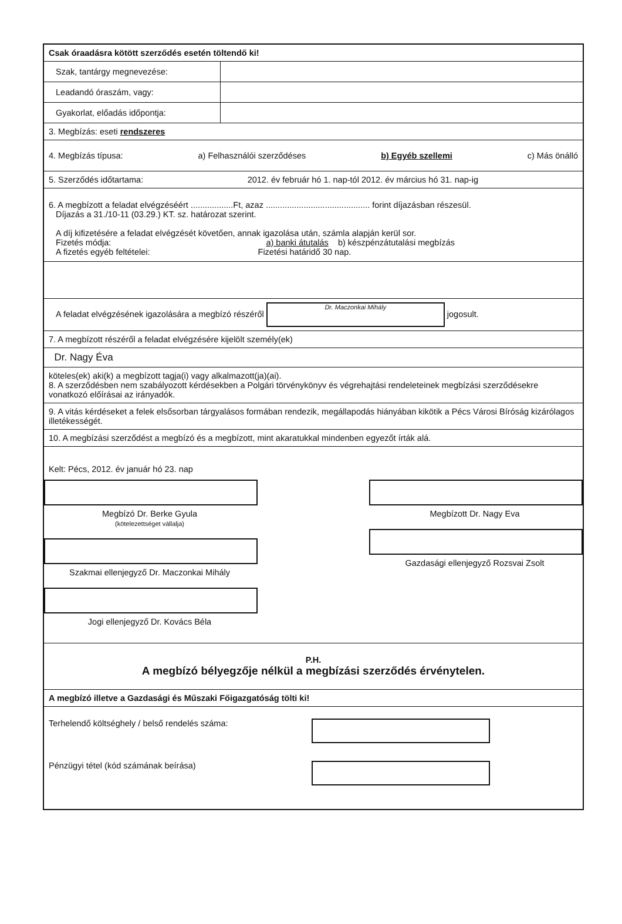Csak óraadásra kötött szerződés esetén töltendő ki!
| Szak, tantárgy megnevezése: | |
| Leadandó óraszám, vagy: | |
| Gyakorlat, előadás időpontja: | |
3. Megbízás: eseti rendszeres
4. Megbízás típusa: a) Felhasználói szerződéses b) Egyéb szellemi c) Más önálló
5. Szerződés időtartama: 2012. év február hó 1. nap-tól 2012. év március hó 31. nap-ig
6. A megbízott a feladat elvégzéséért ..................Ft, azaz ............................................ forint díjazásban részesül.
Díjazás a 31./10-11 (03.29.) KT. sz. határozat szerint.
A díj kifizetésére a feladat elvégzését követően, annak igazolása után, számla alapján kerül sor.
Fizetés módja: a) banki átutalás b) készpénzátutalási megbízás
A fizetés egyéb feltételei: Fizetési határidő 30 nap.
A feladat elvégzésének igazolására a megbízó részéről Dr. Maczonkai Mihály jogosult.
7. A megbízott részéről a feladat elvégzésére kijelölt személy(ek)
Dr. Nagy Éva
köteles(ek) aki(k) a megbízott tagja(i) vagy alkalmazott(ja)(ai).
8. A szerződésben nem szabályozott kérdésekben a Polgári törvénykönyv és végrehajtási rendeleteinek megbízási szerződésekre vonatkozó előírásai az irányadók.
9. A vitás kérdéseket a felek elsősorban tárgyalásos formában rendezik, megállapodás hiányában kikötik a Pécs Városi Bíróság kizárólagos illetékességét.
10. A megbízási szerződést a megbízó és a megbízott, mint akaratukkal mindenben egyezőt írták alá.
Kelt: Pécs, 2012. év január hó 23. nap
Megbízó Dr. Berke Gyula
(kötelezettséget vállalja)
Szakmai ellenjegyző Dr. Maczonkai Mihály
Jogi ellenjegyző Dr. Kovács Béla
Megbízott Dr. Nagy Eva
Gazdasági ellenjegyző Rozsvai Zsolt
P.H.
A megbízó bélyegzője nélkül a megbízási szerződés érvénytelen.
A megbízó illetve a Gazdasági és Műszaki Főigazgatóság tölti ki!
Terhelendő költséghely / belső rendelés száma:
Pénzügyi tétel (kód számának beírása)